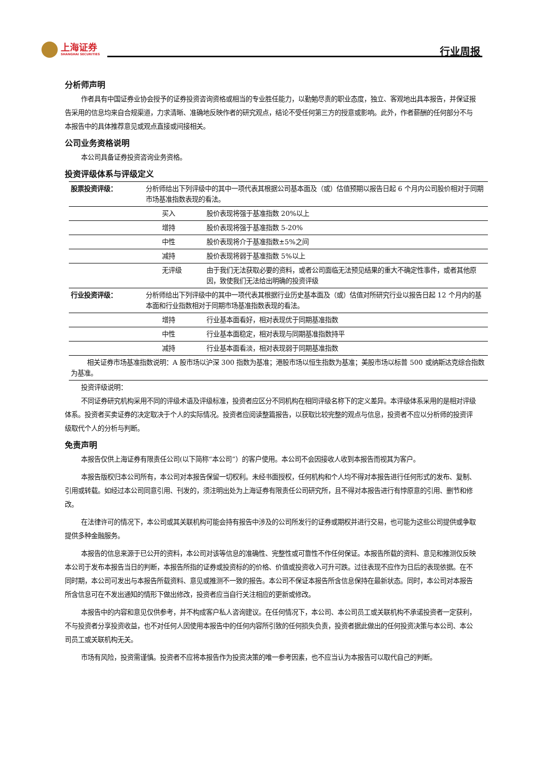上海证券
SHANGHAI SECURITIES
行业周报
分析师声明
作者具有中国证券业协会授予的证券投资咨询资格或相当的专业胜任能力，以勤勉尽责的职业态度，独立、客观地出具本报告，并保证报告采用的信息均来自合规渠道，力求清晰、准确地反映作者的研究观点，结论不受任何第三方的授意或影响。此外，作者薪酬的任何部分不与本报告中的具体推荐意见或观点直接或间接相关。
公司业务资格说明
本公司具备证券投资咨询业务资格。
投资评级体系与评级定义
| 股票投资评级： | 分析师给出下列评级中的其中一项代表其根据公司基本面及（或）估值预期以报告日起 6 个月内公司股价相对于同期市场基准指数表现的看法。 | |
| | 买入 | 股价表现将强于基准指数 20%以上 |
| | 增持 | 股价表现将强于基准指数 5-20% |
| | 中性 | 股价表现将介于基准指数±5%之间 |
| | 减持 | 股价表现将弱于基准指数 5%以上 |
| | 无评级 | 由于我们无法获取必要的资料，或者公司面临无法预见结果的重大不确定性事件，或者其他原因，致使我们无法给出明确的投资评级 |
| 行业投资评级： | 分析师给出下列评级中的其中一项代表其根据行业历史基本面及（或）估值对所研究行业以报告日起 12 个月内的基本面和行业指数相对于同期市场基准指数表现的看法。 | |
| | 增持 | 行业基本面看好，相对表现优于同期基准指数 |
| | 中性 | 行业基本面稳定，相对表现与同期基准指数持平 |
| | 减持 | 行业基本面看淡，相对表现弱于同期基准指数 |
| 相关证券市场基准指数说明：A 股市场以沪深 300 指数为基准；港股市场以恒生指数为基准；美股市场以标普 500 或纳斯达克综合指数为基准。 | | |
投资评级说明：
不同证券研究机构采用不同的评级术语及评级标准，投资者应区分不同机构在相同评级名称下的定义差异。本评级体系采用的是相对评级体系。投资者买卖证券的决定取决于个人的实际情况。投资者应阅读整篇报告，以获取比较完整的观点与信息，投资者不应以分析师的投资评级取代个人的分析与判断。
免责声明
本报告仅供上海证券有限责任公司(以下简称“本公司”）的客户使用。本公司不会因接收人收到本报告而视其为客户。
本报告版权归本公司所有，本公司对本报告保留一切权利。未经书面授权，任何机构和个人均不得对本报告进行任何形式的发布、复制、引用或转载。如经过本公司同意引用、刊发的，须注明出处为上海证券有限责任公司研究所，且不得对本报告进行有悖原意的引用、删节和修改。
在法律许可的情况下，本公司或其关联机构可能会持有报告中涉及的公司所发行的证券或期权并进行交易，也可能为这些公司提供或争取提供多种金融服务。
本报告的信息来源于已公开的资料，本公司对该等信息的准确性、完整性或可靠性不作任何保证。本报告所载的资料、意见和推测仅反映本公司于发布本报告当日的判断，本报告所指的证券或投资标的的价格、价值或投资收入可升可跌。过往表现不应作为日后的表现依据。在不同时期，本公司可发出与本报告所载资料、意见或推测不一致的报告。本公司不保证本报告所含信息保持在最新状态。同时，本公司对本报告所含信息可在不发出通知的情形下做出修改，投资者应当自行关注相应的更新或修改。
本报告中的内容和意见仅供参考，并不构成客户私人咨询建议。在任何情况下，本公司、本公司员工或关联机构不承诺投资者一定获利，不与投资者分享投资收益，也不对任何人因使用本报告中的任何内容所引致的任何损失负责，投资者据此做出的任何投资决策与本公司、本公司员工或关联机构无关。
市场有风险，投资需谨慎。投资者不应将本报告作为投资决策的唯一参考因素，也不应当认为本报告可以取代自己的判断。